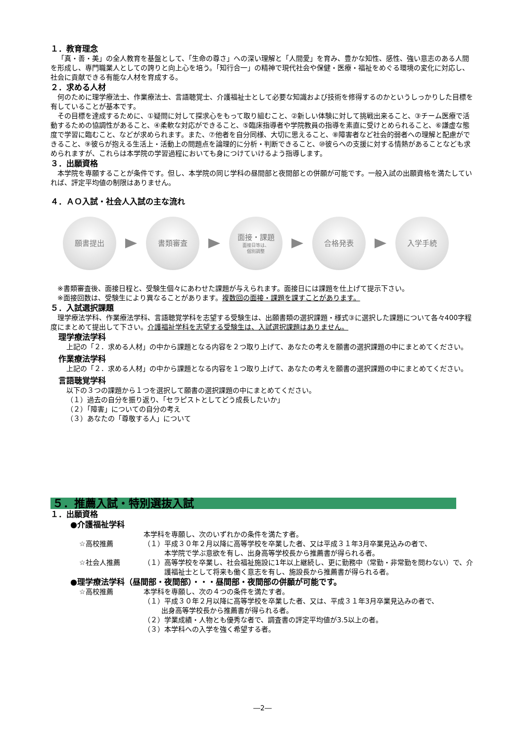１．教育理念
「真・善・美」の全人教育を基盤として、「生命の尊さ」への深い理解と「人間愛」を育み、豊かな知性、感性、強い意志のある人間を形成し、専門職業人としての誇りと向上心を培う。「知行合一」の精神で現代社会や保健・医療・福祉をめぐる環境の変化に対応し、社会に貢献できる有能な人材を育成する。
２．求める人材
何のために理学療法士、作業療法士、言語聴覚士、介護福祉士として必要な知識および技術を修得するのかというしっかりした目標を有していることが基本です。
その目標を達成するために、①疑問に対して探求心をもって取り組むこと、②新しい体験に対して挑戦出来ること、③チーム医療で活動するための協調性があること、④柔軟な対応ができること、⑤臨床指導者や学院教員の指導を素直に受けとめられること、⑥謙虚な態度で学習に臨むこと、などが求められます。また、⑦他者を自分同様、大切に思えること、⑧障害者など社会的弱者への理解と配慮ができること、⑨彼らが抱える生活上・活動上の問題点を論理的に分析・判断できること、⑩彼らへの支援に対する情熱があることなども求められますが、これらは本学院の学習過程においても身につけていけるよう指導します。
３．出願資格
本学院を専願することが条件です。但し、本学院の同じ学科の昼間部と夜間部との併願が可能です。一般入試の出願資格を満たしていれば、評定平均値の制限はありません。
４．ＡＯ入試・社会人入試の主な流れ
願書提出 書類審査
面接・課題
面接日等は、
個別調整
合格発表 入学手続
※書類審査後、面接日程と、受験生個々にあわせた課題が与えられます。面接日には課題を仕上げて提示下さい。
※面接回数は、受験生により異なることがあります。複数回の面接・課題を課すことがあります。
５．入試選択課題
理学療法学科、作業療法学科、言語聴覚学科を志望する受験生は、出願書類の選択課題・様式③に選択した課題について各々400字程度にまとめて提出して下さい。介護福祉学科を志望する受験生は、入試選択課題はありません。
理学療法学科
上記の「２．求める人材」の中から課題となる内容を２つ取り上げて、あなたの考えを願書の選択課題の中にまとめてください。
作業療法学科
上記の「２．求める人材」の中から課題となる内容を１つ取り上げて、あなたの考えを願書の選択課題の中にまとめてください。
言語聴覚学科
以下の３つの課題から１つを選択して願書の選択課題の中にまとめてください。
（１）過去の自分を振り返り、「セラピストとしてどう成長したいか」
（２）「障害」についての自分の考え
（３）あなたの「尊敬する人」について
５．推薦入試・特別選抜入試
１．出願資格
●介護福祉学科
本学科を専願し、次のいずれかの条件を満たす者。
☆高校推薦 （１）平成３０年２月以降に高等学校を卒業した者、又は平成３１年3月卒業見込みの者で、
本学院で学ぶ意欲を有し、出身高等学校長から推薦書が得られる者。
☆社会人推薦 （１）高等学校を卒業し、社会福祉施設に1年以上継続し、更に勤務中（常勤・非常勤を問わない）で、介護福祉士として将来も働く意志を有し、施設長から推薦書が得られる者。
●理学療法学科（昼間部・夜間部）・・・昼間部・夜間部の併願が可能です。
☆高校推薦 本学科を専願し、次の４つの条件を満たす者。
（１）平成３０年２月以降に高等学校を卒業した者、又は、平成３１年3月卒業見込みの者で、
出身高等学校長から推薦書が得られる者。
（２）学業成績・人物とも優秀な者で、調査書の評定平均値が3.5以上の者。
（３）本学科への入学を強く希望する者。
―2―